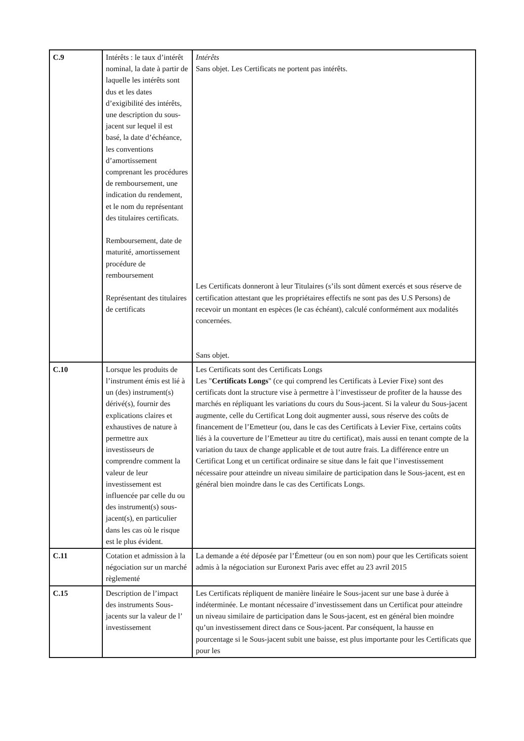| C.9 | Intérêts : le taux d’intérêt nominal, la date à partir de laquelle les intérêts sont dus et les dates d’exigibilité des intérêts, une description du sous-jacent sur lequel il est basé, la date d’échéance, les conventions d’amortissement comprenant les procédures de remboursement, une indication du rendement, et le nom du représentant des titulaires certificats. Remboursement, date de maturité, amortissement procédure de remboursement Représentant des titulaires de certificats | Intérêts Sans objet. Les Certificats ne portent pas intérêts. Les Certificats donneront à leur Titulaires (s’ils sont dûment exercés et sous réserve de certification attestant que les propriétaires effectifs ne sont pas des U.S Persons) de recevoir un montant en espèces (le cas échéant), calculé conformément aux modalités concernées. Sans objet. |
| C.10 | Lorsque les produits de l’instrument émis est lié à un (des) instrument(s) dérivé(s), fournir des explications claires et exhaustives de nature à permettre aux investisseurs de comprendre comment la valeur de leur investissement est influencée par celle du ou des instrument(s) sous-jacent(s), en particulier dans les cas où le risque est le plus évident. | Les Certificats sont des Certificats Longs Les " Certificats Longs " (ce qui comprend les Certificats à Levier Fixe) sont des certificats dont la structure vise à permettre à l’investisseur de profiter de la hausse des marchés en répliquant les variations du cours du Sous-jacent. Si la valeur du Sous-jacent augmente, celle du Certificat Long doit augmenter aussi, sous réserve des coûts de financement de l’Emetteur (ou, dans le cas des Certificats à Levier Fixe, certains coûts liés à la couverture de l’Emetteur au titre du certificat), mais aussi en tenant compte de la variation du taux de change applicable et de tout autre frais. La différence entre un Certificat Long et un certificat ordinaire se situe dans le fait que l’investissement nécessaire pour atteindre un niveau similaire de participation dans le Sous-jacent, est en général bien moindre dans le cas des Certificats Longs. |
| C.11 | Cotation et admission à la négociation sur un marché règlementé | La demande a été déposée par l’Émetteur (ou en son nom) pour que les Certificats soient admis à la négociation sur Euronext Paris avec effet au 23 avril 2015 |
| C.15 | Description de l’impact des instruments Sous-jacents sur la valeur de l’ investissement | Les Certificats répliquent de manière linéaire le Sous-jacent sur une base à durée à indéterminée. Le montant nécessaire d’investissement dans un Certificat pour atteindre un niveau similaire de participation dans le Sous-jacent, est en général bien moindre qu’un investissement direct dans ce Sous-jacent. Par conséquent, la hausse en pourcentage si le Sous-jacent subit une baisse, est plus importante pour les Certificats que pour les |